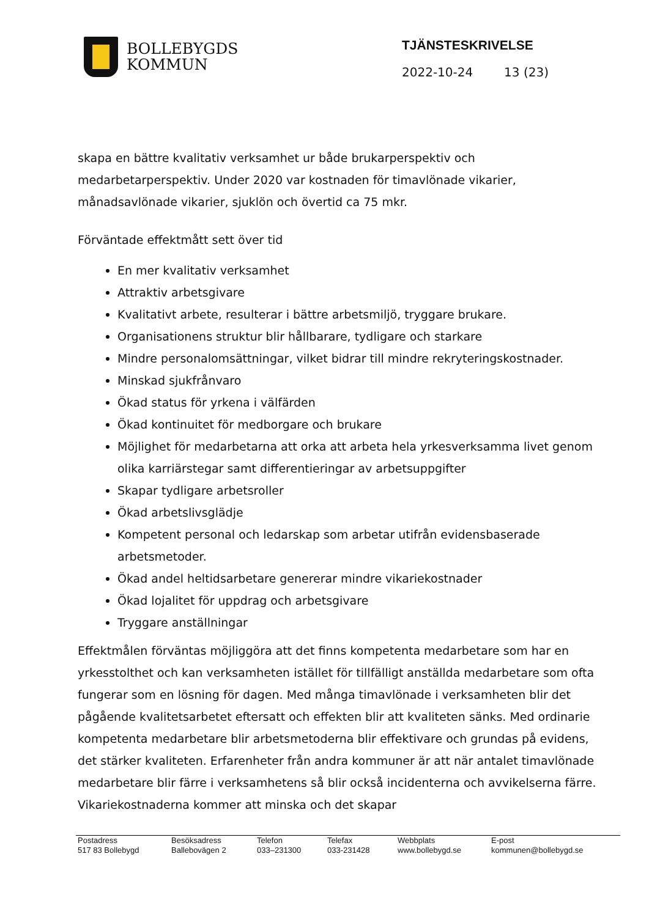BOLLEBYGDS
KOMMUN
TJÄNSTESKRIVELSE
2022-10-24 13 (23)
skapa en bättre kvalitativ verksamhet ur både brukarperspektiv och medarbetarperspektiv. Under 2020 var kostnaden för timavlönade vikarier, månadsavlönade vikarier, sjuklön och övertid ca 75 mkr.
Förväntade effektmått sett över tid
En mer kvalitativ verksamhet
Attraktiv arbetsgivare
Kvalitativt arbete, resulterar i bättre arbetsmiljö, tryggare brukare.
Organisationens struktur blir hållbarare, tydligare och starkare
Mindre personalomsättningar, vilket bidrar till mindre rekryteringskostnader.
Minskad sjukfrånvaro
Ökad status för yrkena i välfärden
Ökad kontinuitet för medborgare och brukare
Möjlighet för medarbetarna att orka att arbeta hela yrkesverksamma livet genom olika karriärstegar samt differentieringar av arbetsuppgifter
Skapar tydligare arbetsroller
Ökad arbetslivsglädje
Kompetent personal och ledarskap som arbetar utifrån evidensbaserade arbetsmetoder.
Ökad andel heltidsarbetare genererar mindre vikariekostnader
Ökad lojalitet för uppdrag och arbetsgivare
Tryggare anställningar
Effektmålen förväntas möjliggöra att det finns kompetenta medarbetare som har en yrkesstolthet och kan verksamheten istället för tillfälligt anställda medarbetare som ofta fungerar som en lösning för dagen. Med många timavlönade i verksamheten blir det pågående kvalitetsarbetet eftersatt och effekten blir att kvaliteten sänks. Med ordinarie kompetenta medarbetare blir arbetsmetoderna blir effektivare och grundas på evidens, det stärker kvaliteten. Erfarenheter från andra kommuner är att när antalet timavlönade medarbetare blir färre i verksamhetens så blir också incidenterna och avvikelserna färre. Vikariekostnaderna kommer att minska och det skapar
| Postadress | Besöksadress | Telefon | Telefax | Webbplats | E-post |
| --- | --- | --- | --- | --- | --- |
| 517 83 Bollebygd | Ballebovägen 2 | 033–231300 | 033-231428 | www.bollebygd.se | kommunen@bollebygd.se |